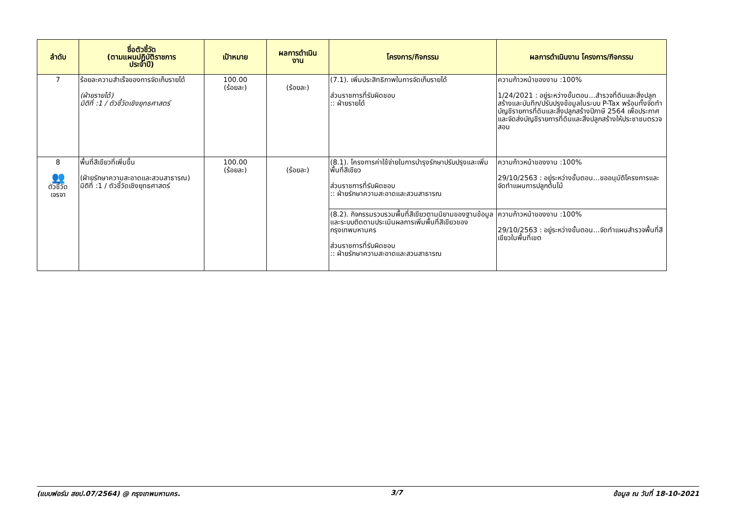| ลำดับ | ชื่อตัวชี้วัด (ตามแผนปฏิบัติราชการ ประจำปี) | เป้าหมาย | ผลการดำเนิน งาน | โครงการ/กิจกรรม | ผลการดำเนินงาน โครงการ/กิจกรรม |
| --- | --- | --- | --- | --- | --- |
| 7 | ร้อยละความสำเร็จของการจัดเก็บรายได้ (ฝ่ายรายได้) มิติที่ :1 / ตัวชี้วัดเชิงยุทธศาสตร์ | 100.00 (ร้อยละ) | (ร้อยละ) | (7.1). เพิ่มประสิทธิภาพในการจัดเก็บรายได้ ส่วนราชการที่รับผิดชอบ :: ฝ่ายรายได้ | ความก้าวหน้าของงาน :100% 1/24/2021 : อยู่ระหว่างขั้นตอน...สำรวจที่ดินและสิ่งปลูกสร้างและบันทึก/ปรับปรุงข้อมูลในระบบ P-Tax พร้อมทั้งจัดทำบัญชีรายการที่ดินและสิ่งปลูกสร้างปีภาษี 2564 เพื่อประกาศและจัดส่งบัญชีรายการที่ดินและสิ่งปลูกสร้างให้ประชาชนตรวจสอบ |
| 8 👥 ตัวชี้วัด เจรจา | พื้นที่สีเขียวที่เพิ่มขึ้น (ฝ่ายรักษาความสะอาดและสวนสาธารณ) มิติที่ :1 / ตัวชี้วัดเชิงยุทธศาสตร์ | 100.00 (ร้อยละ) | (ร้อยละ) | (8.1). โครงการค่าใช้จ่ายในการบำรุงรักษาปรับปรุงและเพิ่มพื้นที่สีเขียว ส่วนราชการที่รับผิดชอบ :: ฝ่ายรักษาความสะอาดและสวนสาธารณ | ความก้าวหน้าของงาน :100% 29/10/2563 : อยู่ระหว่างขั้นตอน...ขออนุมัติโครงการและจัดทำแผนการปลูกต้นไม้ |
| | | | | (8.2). กิจกรรมรวบรวมพื้นที่สีเขียวตามนิยามของฐานข้อมูลและระบบติดตามประเมินผลการเพิ่มพื้นที่สีเขียวของกรุงเทพมหานคร ส่วนราชการที่รับผิดชอบ :: ฝ่ายรักษาความสะอาดและสวนสาธารณ | ความก้าวหน้าของงาน :100% 29/10/2563 : อยู่ระหว่างขั้นตอน...จัดทำแผนสำรวจพื้นที่สีเขียวในพื้นที่เขต |
(แบบฟอร์ม สยป.07/2564) @ กรุงเทพมหานคร. 3/7 ข้อมูล ณ วันที่ 18-10-2021